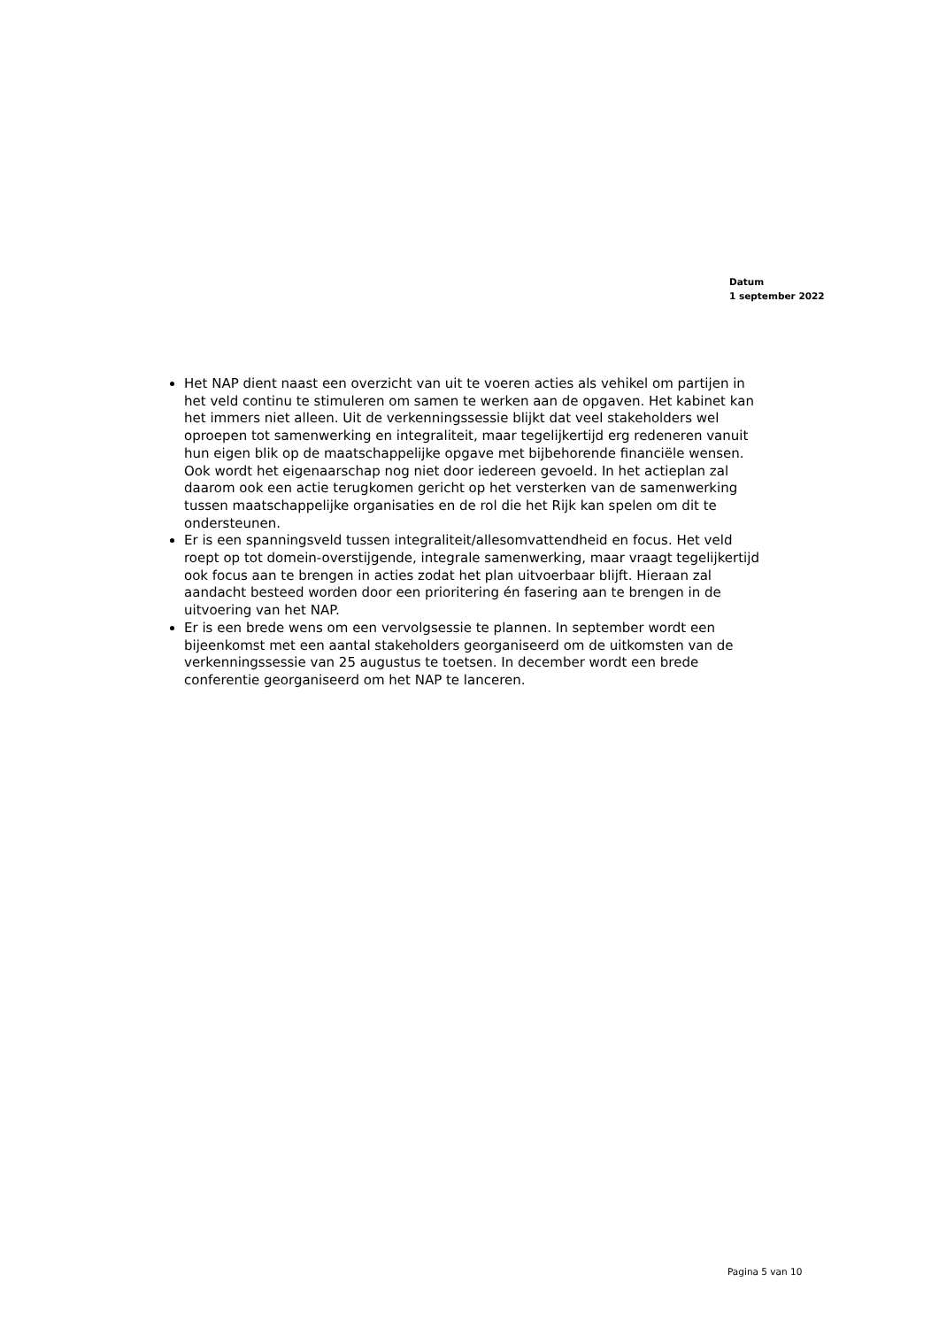Datum
1 september 2022
Het NAP dient naast een overzicht van uit te voeren acties als vehikel om partijen in het veld continu te stimuleren om samen te werken aan de opgaven. Het kabinet kan het immers niet alleen. Uit de verkenningssessie blijkt dat veel stakeholders wel oproepen tot samenwerking en integraliteit, maar tegelijkertijd erg redeneren vanuit hun eigen blik op de maatschappelijke opgave met bijbehorende financiële wensen. Ook wordt het eigenaarschap nog niet door iedereen gevoeld. In het actieplan zal daarom ook een actie terugkomen gericht op het versterken van de samenwerking tussen maatschappelijke organisaties en de rol die het Rijk kan spelen om dit te ondersteunen.
Er is een spanningsveld tussen integraliteit/allesomvattendheid en focus. Het veld roept op tot domein-overstijgende, integrale samenwerking, maar vraagt tegelijkertijd ook focus aan te brengen in acties zodat het plan uitvoerbaar blijft. Hieraan zal aandacht besteed worden door een prioritering én fasering aan te brengen in de uitvoering van het NAP.
Er is een brede wens om een vervolgsessie te plannen. In september wordt een bijeenkomst met een aantal stakeholders georganiseerd om de uitkomsten van de verkenningssessie van 25 augustus te toetsen. In december wordt een brede conferentie georganiseerd om het NAP te lanceren.
Pagina 5 van 10